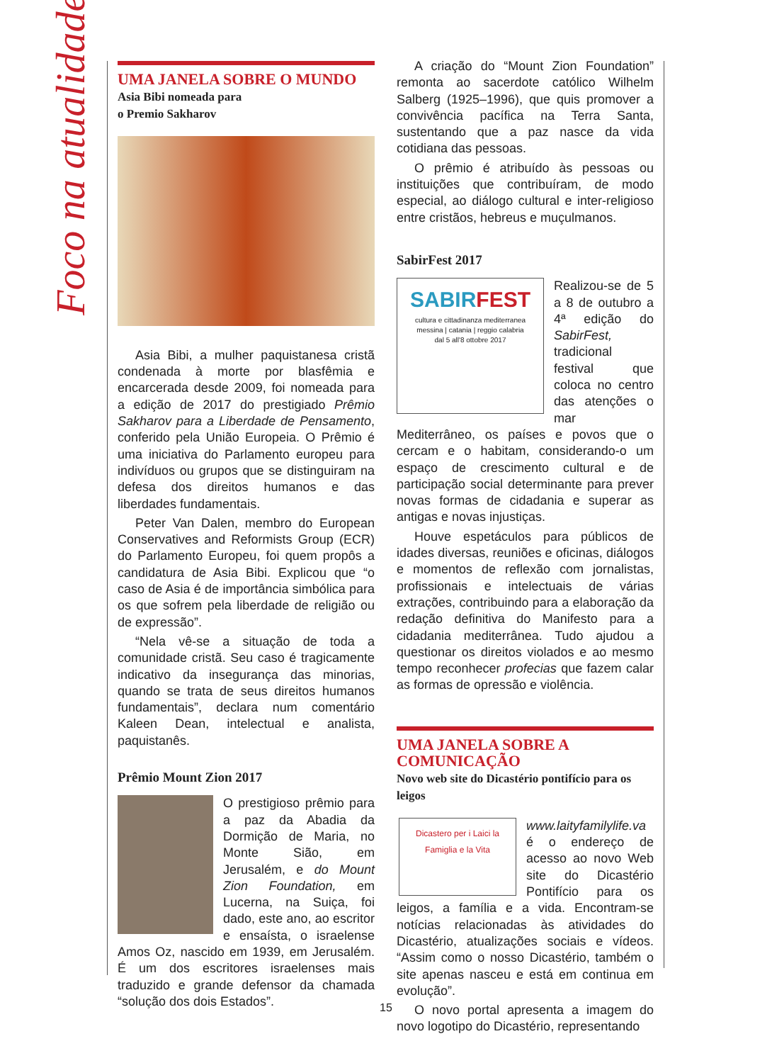Foco na atualidade
UMA JANELA SOBRE O MUNDO
Asia Bibi nomeada para
o Premio Sakharov
Asia Bibi, a mulher paquistanesa cristã condenada à morte por blasfêmia e encarcerada desde 2009, foi nomeada para a edição de 2017 do prestigiado Prêmio Sakharov para a Liberdade de Pensamento, conferido pela União Europeia. O Prêmio é uma iniciativa do Parlamento europeu para indivíduos ou grupos que se distinguiram na defesa dos direitos humanos e das liberdades fundamentais.
Peter Van Dalen, membro do European Conservatives and Reformists Group (ECR) do Parlamento Europeu, foi quem propôs a candidatura de Asia Bibi. Explicou que “o caso de Asia é de importância simbólica para os que sofrem pela liberdade de religião ou de expressão”.
“Nela vê-se a situação de toda a comunidade cristã. Seu caso é tragicamente indicativo da insegurança das minorias, quando se trata de seus direitos humanos fundamentais”, declara num comentário Kaleen Dean, intelectual e analista, paquistanês.
Prêmio Mount Zion 2017
O prestigioso prêmio para a paz da Abadia da Dormição de Maria, no Monte Sião, em Jerusalém, e do Mount Zion Foundation, em Lucerna, na Suiça, foi dado, este ano, ao escritor e ensaísta, o israelense Amos Oz, nascido em 1939, em Jerusalém. É um dos escritores israelenses mais traduzido e grande defensor da chamada “solução dos dois Estados”.
A criação do “Mount Zion Foundation” remonta ao sacerdote católico Wilhelm Salberg (1925–1996), que quis promover a convivência pacífica na Terra Santa, sustentando que a paz nasce da vida cotidiana das pessoas.
O prêmio é atribuído às pessoas ou instituições que contribuíram, de modo especial, ao diálogo cultural e inter-religioso entre cristãos, hebreus e muçulmanos.
SabirFest 2017
SABIRFEST
cultura e cittadinanza mediterranea
messina | catania | reggio calabria
dal 5 all'8 ottobre 2017
Realizou-se de 5 a 8 de outubro a 4ª edição do SabirFest, tradicional festival que coloca no centro das atenções o mar Mediterrâneo, os países e povos que o cercam e o habitam, considerando-o um espaço de crescimento cultural e de participação social determinante para prever novas formas de cidadania e superar as antigas e novas injustiças.
Houve espetáculos para públicos de idades diversas, reuniões e oficinas, diálogos e momentos de reflexão com jornalistas, profissionais e intelectuais de várias extrações, contribuindo para a elaboração da redação definitiva do Manifesto para a cidadania mediterrânea. Tudo ajudou a questionar os direitos violados e ao mesmo tempo reconhecer profecias que fazem calar as formas de opressão e violência.
UMA JANELA SOBRE A COMUNICAÇÃO
Novo web site do Dicastério pontifício para os leigos
Dicastero per i Laici la Famiglia e la Vita
www.laityfamilylife.va é o endereço de acesso ao novo Web site do Dicastério Pontifício para os leigos, a família e a vida. Encontram-se notícias relacionadas às atividades do Dicastério, atualizações sociais e vídeos. “Assim como o nosso Dicastério, também o site apenas nasceu e está em continua em evolução”.
O novo portal apresenta a imagem do novo logotipo do Dicastério, representando
15